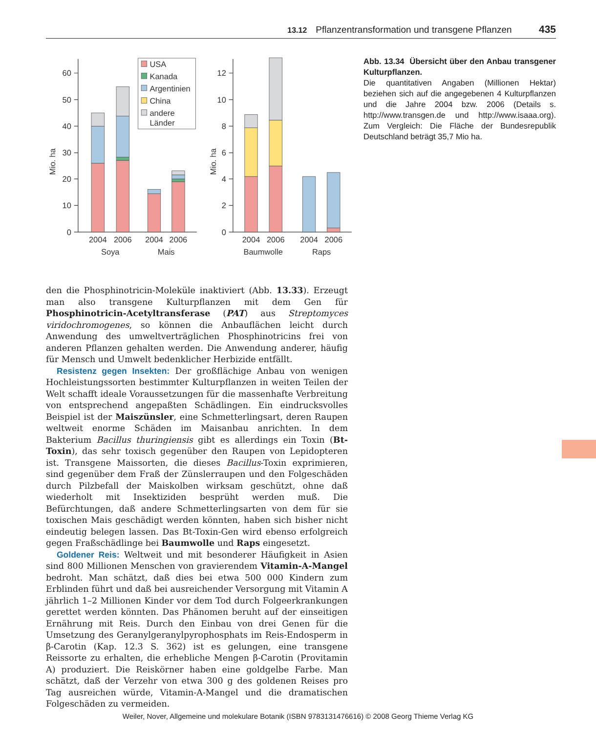13.12 Pflanzentransformation und transgene Pflanzen 435
0
10
20
30
40
50
60
0
2
4
6
8
10
12
Mio. ha
Mio. ha
USA
Kanada
Argentinien
China
andere
Länder
2004
2006
2004
2006
2004
2006
2004
2006
Soya
Mais
Baumwolle
Raps
Abb. 13.34 Übersicht über den Anbau transgener Kulturpflanzen.
Die quantitativen Angaben (Millionen Hektar) beziehen sich auf die angegebenen 4 Kulturpflanzen und die Jahre 2004 bzw. 2006 (Details s. http://www.transgen.de und http://www.isaaa.org). Zum Vergleich: Die Fläche der Bundesrepublik Deutschland beträgt 35,7 Mio ha.
den die Phosphinotricin-Moleküle inaktiviert (Abb. 13.33). Erzeugt man also transgene Kulturpflanzen mit dem Gen für Phosphinotricin-Acetyltransferase (PAT) aus Streptomyces viridochromogenes, so können die Anbauflächen leicht durch Anwendung des umweltverträglichen Phosphinotricins frei von anderen Pflanzen gehalten werden. Die Anwendung anderer, häufig für Mensch und Umwelt bedenklicher Herbizide entfällt.
Resistenz gegen Insekten: Der großflächige Anbau von wenigen Hochleistungssorten bestimmter Kulturpflanzen in weiten Teilen der Welt schafft ideale Voraussetzungen für die massenhafte Verbreitung von entsprechend angepaßten Schädlingen. Ein eindrucksvolles Beispiel ist der Maiszünsler, eine Schmetterlingsart, deren Raupen weltweit enorme Schäden im Maisanbau anrichten. In dem Bakterium Bacillus thuringiensis gibt es allerdings ein Toxin (Bt-Toxin), das sehr toxisch gegenüber den Raupen von Lepidopteren ist. Transgene Maissorten, die dieses Bacillus-Toxin exprimieren, sind gegenüber dem Fraß der Zünslerraupen und den Folgeschäden durch Pilzbefall der Maiskolben wirksam geschützt, ohne daß wiederholt mit Insektiziden besprüht werden muß. Die Befürchtungen, daß andere Schmetterlingsarten von dem für sie toxischen Mais geschädigt werden könnten, haben sich bisher nicht eindeutig belegen lassen. Das Bt-Toxin-Gen wird ebenso erfolgreich gegen Fraßschädlinge bei Baumwolle und Raps eingesetzt.
Goldener Reis: Weltweit und mit besonderer Häufigkeit in Asien sind 800 Millionen Menschen von gravierendem Vitamin-A-Mangel bedroht. Man schätzt, daß dies bei etwa 500 000 Kindern zum Erblinden führt und daß bei ausreichender Versorgung mit Vitamin A jährlich 1–2 Millionen Kinder vor dem Tod durch Folgeerkrankungen gerettet werden könnten. Das Phänomen beruht auf der einseitigen Ernährung mit Reis. Durch den Einbau von drei Genen für die Umsetzung des Geranylgeranylpyrophosphats im Reis-Endosperm in β-Carotin (Kap. 12.3 S. 362) ist es gelungen, eine transgene Reissorte zu erhalten, die erhebliche Mengen β-Carotin (Provitamin A) produziert. Die Reiskörner haben eine goldgelbe Farbe. Man schätzt, daß der Verzehr von etwa 300 g des goldenen Reises pro Tag ausreichen würde, Vitamin-A-Mangel und die dramatischen Folgeschäden zu vermeiden.
Weiler, Nover, Allgemeine und molekulare Botanik (ISBN 9783131476616) © 2008 Georg Thieme Verlag KG